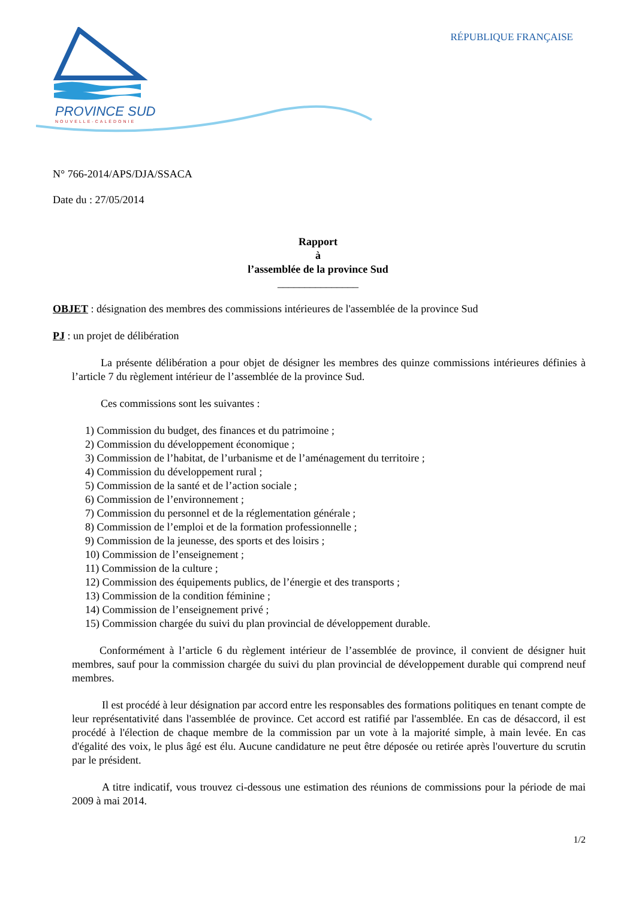PROVINCE SUD
NOUVELLE-CALÉDONIE
RÉPUBLIQUE FRANÇAISE
N° 766-2014/APS/DJA/SSACA
Date du : 27/05/2014
Rapport
à
l’assemblée de la province Sud
_______________
OBJET : désignation des membres des commissions intérieures de l'assemblée de la province Sud
PJ : un projet de délibération
La présente délibération a pour objet de désigner les membres des quinze commissions intérieures définies à l’article 7 du règlement intérieur de l’assemblée de la province Sud.
Ces commissions sont les suivantes :
1) Commission du budget, des finances et du patrimoine ;
2) Commission du développement économique ;
3) Commission de l’habitat, de l’urbanisme et de l’aménagement du territoire ;
4) Commission du développement rural ;
5) Commission de la santé et de l’action sociale ;
6) Commission de l’environnement ;
7) Commission du personnel et de la réglementation générale ;
8) Commission de l’emploi et de la formation professionnelle ;
9) Commission de la jeunesse, des sports et des loisirs ;
10) Commission de l’enseignement ;
11) Commission de la culture ;
12) Commission des équipements publics, de l’énergie et des transports ;
13) Commission de la condition féminine ;
14) Commission de l’enseignement privé ;
15) Commission chargée du suivi du plan provincial de développement durable.
Conformément à l’article 6 du règlement intérieur de l’assemblée de province, il convient de désigner huit membres, sauf pour la commission chargée du suivi du plan provincial de développement durable qui comprend neuf membres.
Il est procédé à leur désignation par accord entre les responsables des formations politiques en tenant compte de leur représentativité dans l'assemblée de province. Cet accord est ratifié par l'assemblée. En cas de désaccord, il est procédé à l'élection de chaque membre de la commission par un vote à la majorité simple, à main levée. En cas d'égalité des voix, le plus âgé est élu. Aucune candidature ne peut être déposée ou retirée après l'ouverture du scrutin par le président.
A titre indicatif, vous trouvez ci-dessous une estimation des réunions de commissions pour la période de mai 2009 à mai 2014.
1/2